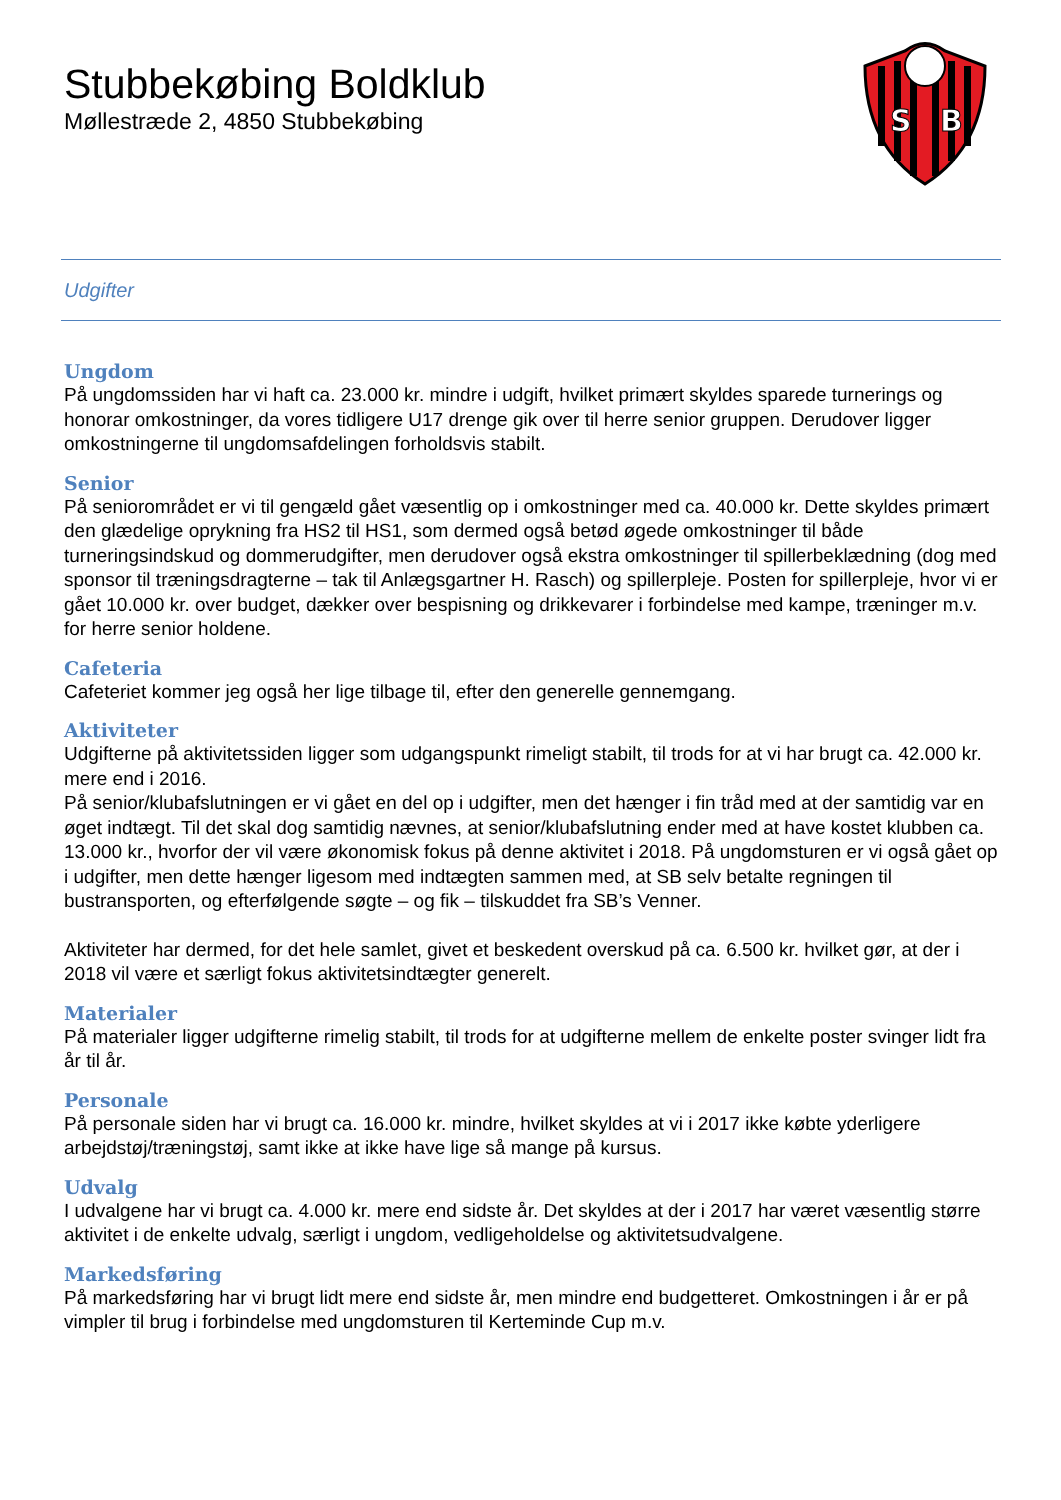Stubbekøbing Boldklub
Møllestræde 2, 4850 Stubbekøbing
S
B
Udgifter
Ungdom
På ungdomssiden har vi haft ca. 23.000 kr. mindre i udgift, hvilket primært skyldes sparede turnerings og honorar omkostninger, da vores tidligere U17 drenge gik over til herre senior gruppen. Derudover ligger omkostningerne til ungdomsafdelingen forholdsvis stabilt.
Senior
På seniorområdet er vi til gengæld gået væsentlig op i omkostninger med ca. 40.000 kr. Dette skyldes primært den glædelige oprykning fra HS2 til HS1, som dermed også betød øgede omkostninger til både turneringsindskud og dommerudgifter, men derudover også ekstra omkostninger til spillerbeklædning (dog med sponsor til træningsdragterne – tak til Anlægsgartner H. Rasch) og spillerpleje. Posten for spillerpleje, hvor vi er gået 10.000 kr. over budget, dækker over bespisning og drikkevarer i forbindelse med kampe, træninger m.v. for herre senior holdene.
Cafeteria
Cafeteriet kommer jeg også her lige tilbage til, efter den generelle gennemgang.
Aktiviteter
Udgifterne på aktivitetssiden ligger som udgangspunkt rimeligt stabilt, til trods for at vi har brugt ca. 42.000 kr. mere end i 2016.
På senior/klubafslutningen er vi gået en del op i udgifter, men det hænger i fin tråd med at der samtidig var en øget indtægt. Til det skal dog samtidig nævnes, at senior/klubafslutning ender med at have kostet klubben ca. 13.000 kr., hvorfor der vil være økonomisk fokus på denne aktivitet i 2018. På ungdomsturen er vi også gået op i udgifter, men dette hænger ligesom med indtægten sammen med, at SB selv betalte regningen til bustransporten, og efterfølgende søgte – og fik – tilskuddet fra SB’s Venner.
Aktiviteter har dermed, for det hele samlet, givet et beskedent overskud på ca. 6.500 kr. hvilket gør, at der i 2018 vil være et særligt fokus aktivitetsindtægter generelt.
Materialer
På materialer ligger udgifterne rimelig stabilt, til trods for at udgifterne mellem de enkelte poster svinger lidt fra år til år.
Personale
På personale siden har vi brugt ca. 16.000 kr. mindre, hvilket skyldes at vi i 2017 ikke købte yderligere arbejdstøj/træningstøj, samt ikke at ikke have lige så mange på kursus.
Udvalg
I udvalgene har vi brugt ca. 4.000 kr. mere end sidste år. Det skyldes at der i 2017 har været væsentlig større aktivitet i de enkelte udvalg, særligt i ungdom, vedligeholdelse og aktivitetsudvalgene.
Markedsføring
På markedsføring har vi brugt lidt mere end sidste år, men mindre end budgetteret. Omkostningen i år er på vimpler til brug i forbindelse med ungdomsturen til Kerteminde Cup m.v.